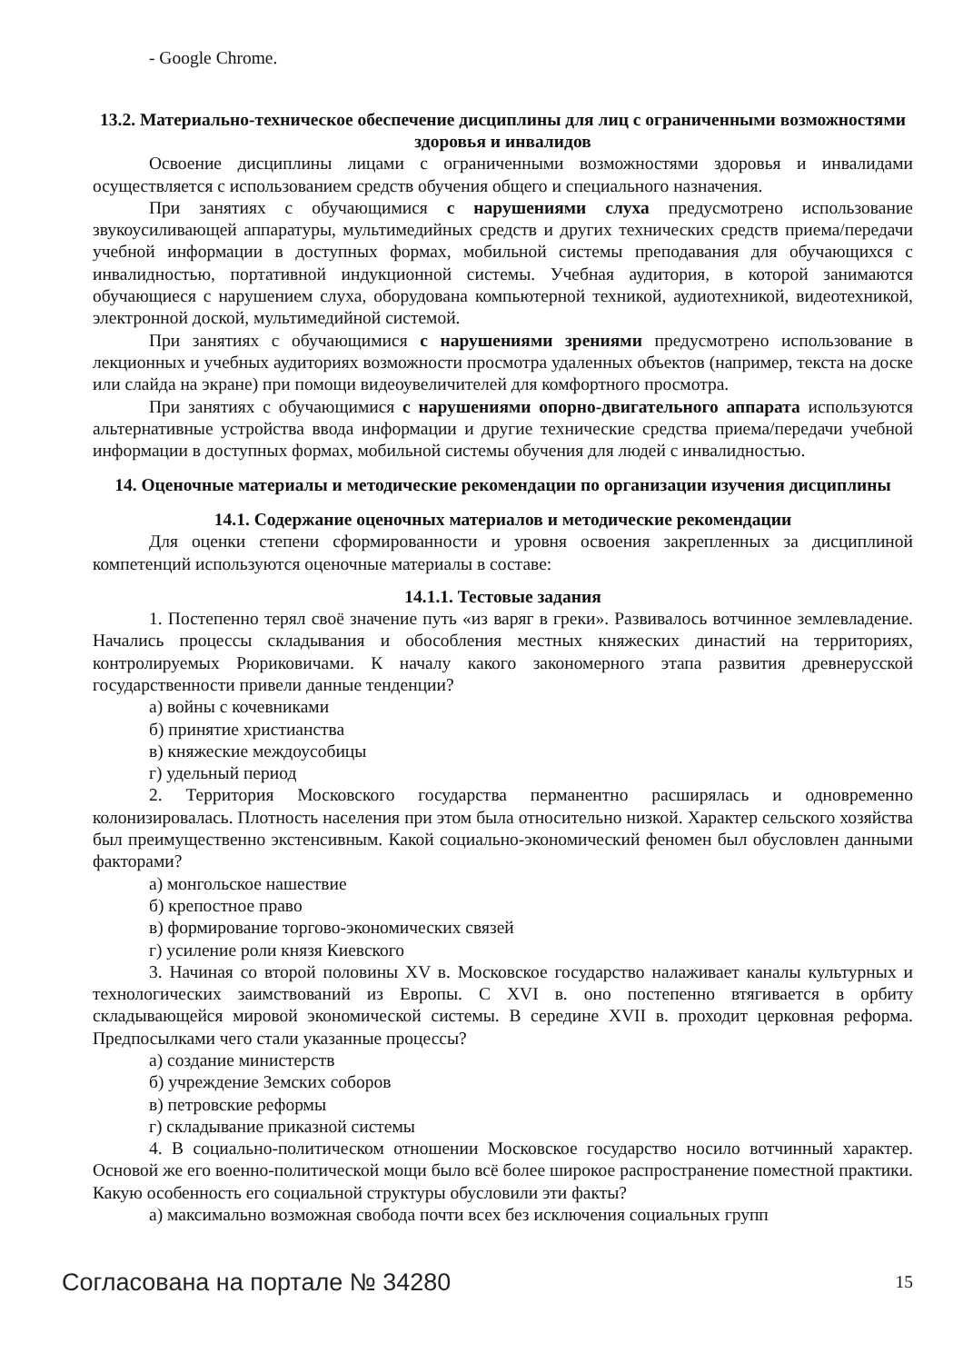- Google Chrome.
13.2. Материально-техническое обеспечение дисциплины для лиц с ограниченными возможностями здоровья и инвалидов
Освоение дисциплины лицами с ограниченными возможностями здоровья и инвалидами осуществляется с использованием средств обучения общего и специального назначения.
При занятиях с обучающимися с нарушениями слуха предусмотрено использование звукоусиливающей аппаратуры, мультимедийных средств и других технических средств приема/передачи учебной информации в доступных формах, мобильной системы преподавания для обучающихся с инвалидностью, портативной индукционной системы. Учебная аудитория, в которой занимаются обучающиеся с нарушением слуха, оборудована компьютерной техникой, аудиотехникой, видеотехникой, электронной доской, мультимедийной системой.
При занятиях с обучающимися с нарушениями зрениями предусмотрено использование в лекционных и учебных аудиториях возможности просмотра удаленных объектов (например, текста на доске или слайда на экране) при помощи видеоувеличителей для комфортного просмотра.
При занятиях с обучающимися с нарушениями опорно-двигательного аппарата используются альтернативные устройства ввода информации и другие технические средства приема/передачи учебной информации в доступных формах, мобильной системы обучения для людей с инвалидностью.
14. Оценочные материалы и методические рекомендации по организации изучения дисциплины
14.1. Содержание оценочных материалов и методические рекомендации
Для оценки степени сформированности и уровня освоения закрепленных за дисциплиной компетенций используются оценочные материалы в составе:
14.1.1. Тестовые задания
1. Постепенно терял своё значение путь «из варяг в греки». Развивалось вотчинное землевладение. Начались процессы складывания и обособления местных княжеских династий на территориях, контролируемых Рюриковичами. К началу какого закономерного этапа развития древнерусской государственности привели данные тенденции?
а) войны с кочевниками
б) принятие христианства
в) княжеские междоусобицы
г) удельный период
2. Территория Московского государства перманентно расширялась и одновременно колонизировалась. Плотность населения при этом была относительно низкой. Характер сельского хозяйства был преимущественно экстенсивным. Какой социально-экономический феномен был обусловлен данными факторами?
а) монгольское нашествие
б) крепостное право
в) формирование торгово-экономических связей
г) усиление роли князя Киевского
3. Начиная со второй половины XV в. Московское государство налаживает каналы культурных и технологических заимствований из Европы. С XVI в. оно постепенно втягивается в орбиту складывающейся мировой экономической системы. В середине XVII в. проходит церковная реформа. Предпосылками чего стали указанные процессы?
а) создание министерств
б) учреждение Земских соборов
в) петровские реформы
г) складывание приказной системы
4. В социально-политическом отношении Московское государство носило вотчинный характер. Основой же его военно-политической мощи было всё более широкое распространение поместной практики. Какую особенность его социальной структуры обусловили эти факты?
а) максимально возможная свобода почти всех без исключения социальных групп
Согласована на портале № 34280 15